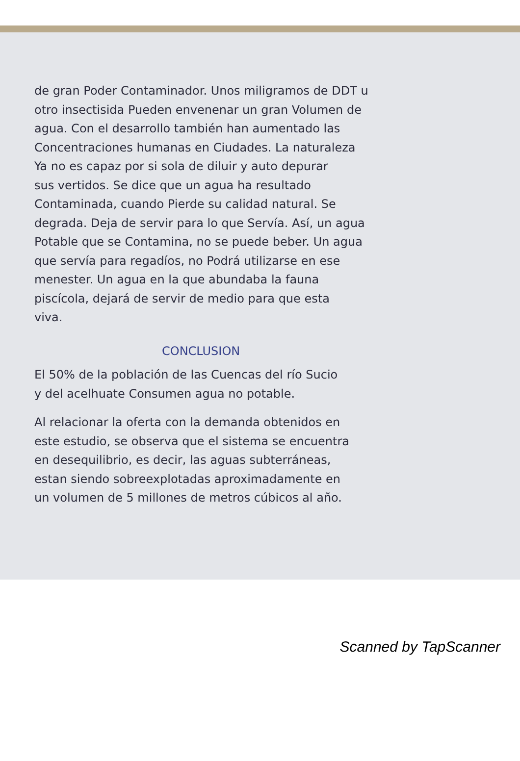de gran Poder Contaminador. Unos miligramos de DDT u
otro insectisida Pueden envenenar un gran Volumen de
agua. Con el desarrollo también han aumentado las
Concentraciones humanas en Ciudades. La naturaleza
Ya no es capaz por si sola de diluir y auto depurar
sus vertidos. Se dice que un agua ha resultado
Contaminada, cuando Pierde su calidad natural. Se
degrada. Deja de servir para lo que Servía. Así, un agua
Potable que se Contamina, no se puede beber. Un agua
que servía para regadíos, no Podrá utilizarse en ese
menester. Un agua en la que abundaba la fauna
piscícola, dejará de servir de medio para que esta
viva.
CONCLUSION
El 50% de la población de las Cuencas del río Sucio
y del acelhuate Consumen agua no potable.
Al relacionar la oferta con la demanda obtenidos en
este estudio, se observa que el sistema se encuentra
en desequilibrio, es decir, las aguas subterráneas,
estan siendo sobreexplotadas aproximadamente en
un volumen de 5 millones de metros cúbicos al año.
Scanned by TapScanner